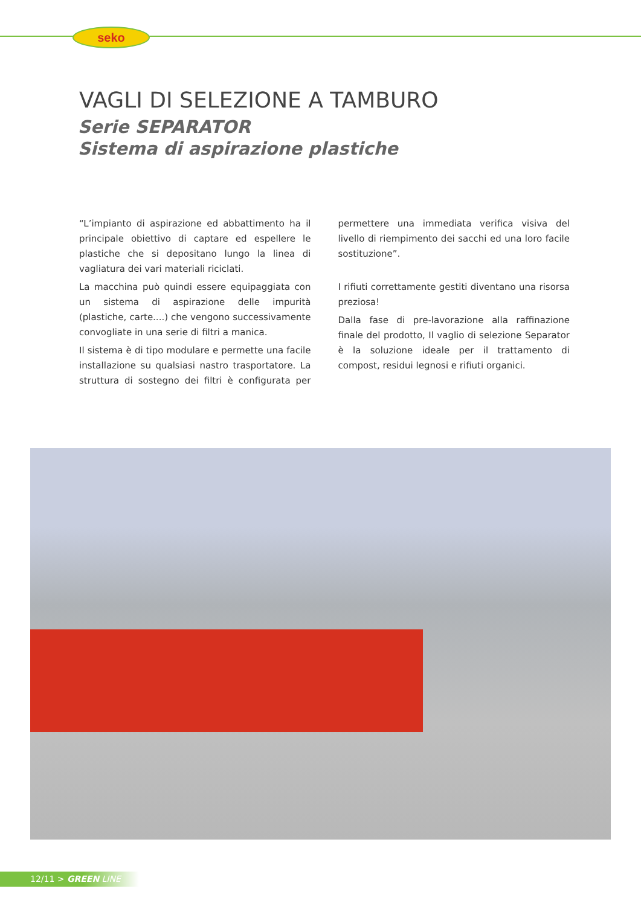seko
VAGLI DI SELEZIONE A TAMBURO
Serie SEPARATOR
Sistema di aspirazione plastiche
“L’impianto di aspirazione ed abbattimento ha il principale obiettivo di captare ed espellere le plastiche che si depositano lungo la linea di vagliatura dei vari materiali riciclati.
La macchina può quindi essere equipaggiata con un sistema di aspirazione delle impurità (plastiche, carte....) che vengono successivamente convogliate in una serie di filtri a manica.
Il sistema è di tipo modulare e permette una facile installazione su qualsiasi nastro trasportatore. La struttura di sostegno dei filtri è configurata per permettere una immediata verifica visiva del livello di riempimento dei sacchi ed una loro facile sostituzione”.
I rifiuti correttamente gestiti diventano una risorsa preziosa!
Dalla fase di pre-lavorazione alla raffinazione finale del prodotto, Il vaglio di selezione Separator è la soluzione ideale per il trattamento di compost, residui legnosi e rifiuti organici.
12/11 > GREEN LINE